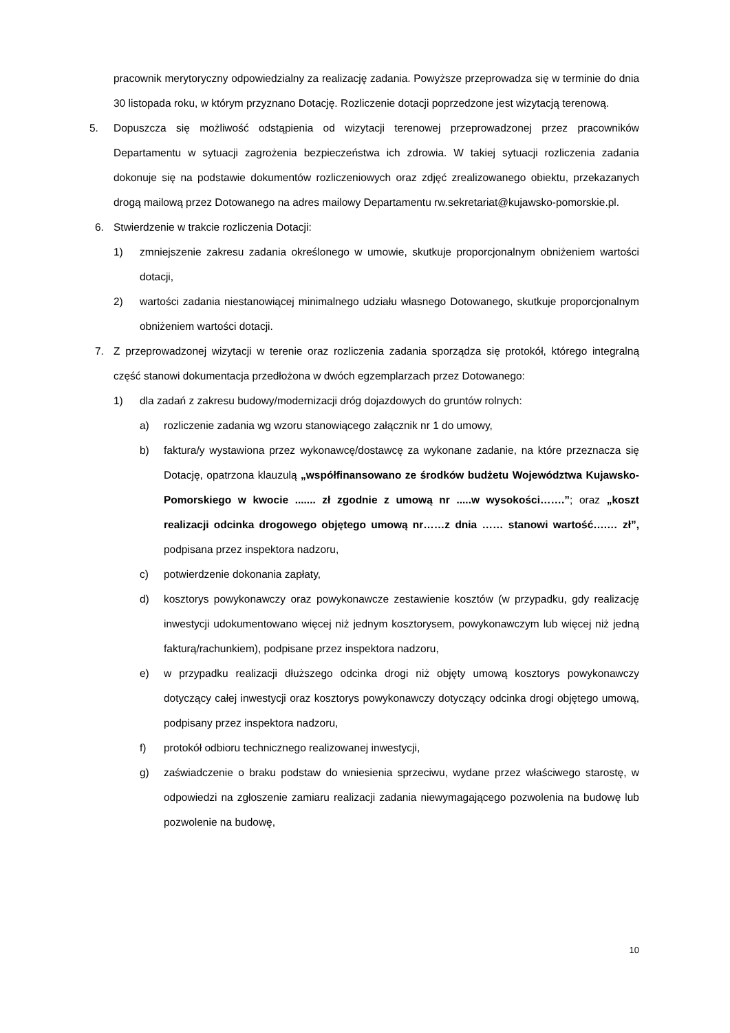pracownik merytoryczny odpowiedzialny za realizację zadania. Powyższe przeprowadza się w terminie do dnia 30 listopada roku, w którym przyznano Dotację. Rozliczenie dotacji poprzedzone jest wizytacją terenową.
5. Dopuszcza się możliwość odstąpienia od wizytacji terenowej przeprowadzonej przez pracowników Departamentu w sytuacji zagrożenia bezpieczeństwa ich zdrowia. W takiej sytuacji rozliczenia zadania dokonuje się na podstawie dokumentów rozliczeniowych oraz zdjęć zrealizowanego obiektu, przekazanych drogą mailową przez Dotowanego na adres mailowy Departamentu rw.sekretariat@kujawsko-pomorskie.pl.
6. Stwierdzenie w trakcie rozliczenia Dotacji:
1) zmniejszenie zakresu zadania określonego w umowie, skutkuje proporcjonalnym obniżeniem wartości dotacji,
2) wartości zadania niestanowiącej minimalnego udziału własnego Dotowanego, skutkuje proporcjonalnym obniżeniem wartości dotacji.
7. Z przeprowadzonej wizytacji w terenie oraz rozliczenia zadania sporządza się protokół, którego integralną część stanowi dokumentacja przedłożona w dwóch egzemplarzach przez Dotowanego:
1) dla zadań z zakresu budowy/modernizacji dróg dojazdowych do gruntów rolnych:
a) rozliczenie zadania wg wzoru stanowiącego załącznik nr 1 do umowy,
b) faktura/y wystawiona przez wykonawcę/dostawcę za wykonane zadanie, na które przeznacza się Dotację, opatrzona klauzulą „współfinansowano ze środków budżetu Województwa Kujawsko-Pomorskiego w kwocie ....... zł zgodnie z umową nr .....w wysokości…….”; oraz „koszt realizacji odcinka drogowego objętego umową nr……z dnia …… stanowi wartość….… zł”, podpisana przez inspektora nadzoru,
c) potwierdzenie dokonania zapłaty,
d) kosztorys powykonawczy oraz powykonawcze zestawienie kosztów (w przypadku, gdy realizację inwestycji udokumentowano więcej niż jednym kosztorysem, powykonawczym lub więcej niż jedną fakturą/rachunkiem), podpisane przez inspektora nadzoru,
e) w przypadku realizacji dłuższego odcinka drogi niż objęty umową kosztorys powykonawczy dotyczący całej inwestycji oraz kosztorys powykonawczy dotyczący odcinka drogi objętego umową, podpisany przez inspektora nadzoru,
f) protokół odbioru technicznego realizowanej inwestycji,
g) zaświadczenie o braku podstaw do wniesienia sprzeciwu, wydane przez właściwego starostę, w odpowiedzi na zgłoszenie zamiaru realizacji zadania niewymagającego pozwolenia na budowę lub pozwolenie na budowę,
10